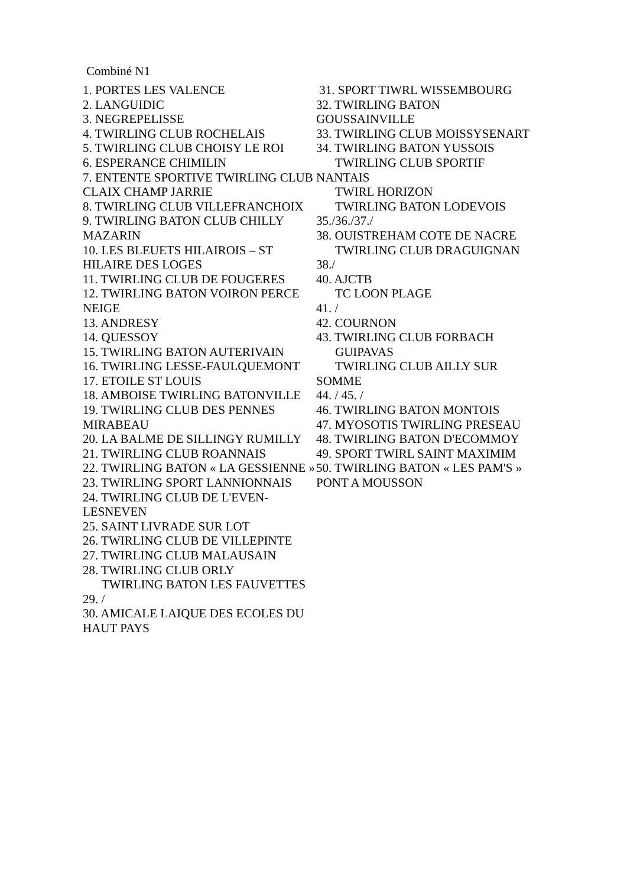Combiné N1
1. PORTES LES VALENCE
2. LANGUIDIC
3. NEGREPELISSE
4. TWIRLING CLUB ROCHELAIS
5. TWIRLING CLUB CHOISY LE ROI
6. ESPERANCE CHIMILIN
7. ENTENTE SPORTIVE TWIRLING CLUB CLAIX CHAMP JARRIE
8. TWIRLING CLUB VILLEFRANCHOIX
9. TWIRLING BATON CLUB CHILLY MAZARIN
10. LES BLEUETS HILAIROIS – ST HILAIRE DES LOGES
11. TWIRLING CLUB DE FOUGERES
12. TWIRLING BATON VOIRON PERCE NEIGE
13. ANDRESY
14. QUESSOY
15. TWIRLING BATON AUTERIVAIN
16. TWIRLING LESSE-FAULQUEMONT
17. ETOILE ST LOUIS
18. AMBOISE TWIRLING BATONVILLE
19. TWIRLING CLUB DES PENNES MIRABEAU
20. LA BALME DE SILLINGY RUMILLY
21. TWIRLING CLUB ROANNAIS
22. TWIRLING BATON « LA GESSIENNE »
23. TWIRLING SPORT LANNIONNAIS
24. TWIRLING CLUB DE L'EVEN-LESNEVEN
25. SAINT LIVRADE SUR LOT
26. TWIRLING CLUB DE VILLEPINTE
27. TWIRLING CLUB MALAUSAIN
28. TWIRLING CLUB ORLY
TWIRLING BATON LES FAUVETTES
29. /
30. AMICALE LAIQUE DES ECOLES DU HAUT PAYS
31. SPORT TIWRL WISSEMBOURG
32. TWIRLING BATON GOUSSAINVILLE
33. TWIRLING CLUB MOISSYSENART
34. TWIRLING BATON YUSSOIS
TWIRLING CLUB SPORTIF NANTAIS
TWIRL HORIZON
TWIRLING BATON LODEVOIS
35./36./37./
38. OUISTREHAM COTE DE NACRE
TWIRLING CLUB DRAGUIGNAN
38./
40. AJCTB
TC LOON PLAGE
41. /
42. COURNON
43. TWIRLING CLUB FORBACH
GUIPAVAS
TWIRLING CLUB AILLY SUR SOMME
44. / 45. /
46. TWIRLING BATON MONTOIS
47. MYOSOTIS TWIRLING PRESEAU
48. TWIRLING BATON D'ECOMMOY
49. SPORT TWIRL SAINT MAXIMIM
50. TWIRLING BATON « LES PAM'S » PONT A MOUSSON